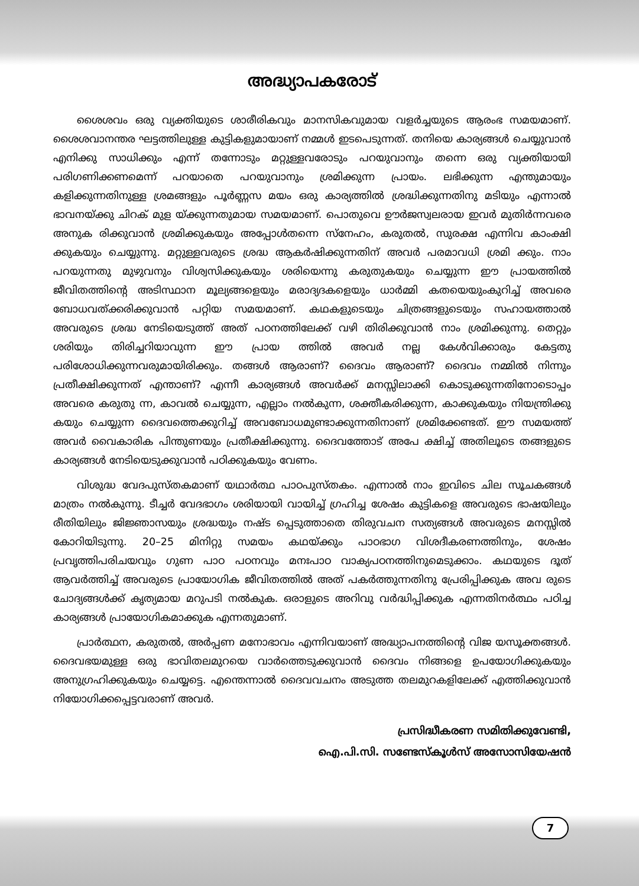അദ്ധ്യാപകരോട്
ശൈശവം ഒരു വ്യക്തിയുടെ ശാരീരികവും മാനസികവുമായ വളർച്ചയുടെ ആരംഭ സമയമാണ്. ശൈശവാനന്തര ഘട്ടത്തിലുള്ള കുട്ടികളുമായാണ് നമ്മൾ ഇടപെടുന്നത്. തനിയെ കാര്യങ്ങൾ ചെയ്യുവാൻ എനിക്കു സാധിക്കും എന്ന് തന്നോടും മറ്റുള്ളവരോടും പറയുവാനും തന്നെ ഒരു വ്യക്തിയായി പരിഗണിക്കണമെന്ന് പറയാതെ പറയുവാനും ശ്രമിക്കുന്ന പ്രായം. ലഭിക്കുന്ന എന്തുമായും കളിക്കുന്നതിനുള്ള ശ്രമങ്ങളും പൂർണ്ണസ മയം ഒരു കാര്യത്തിൽ ശ്രദ്ധിക്കുന്നതിനു മടിയും എന്നാൽ ഭാവനയ്ക്കു ചിറക് മുള യ്ക്കുന്നതുമായ സമയമാണ്. പൊതുവെ ഊർജസ്വലരായ ഇവർ മുതിർന്നവരെ അനുക രിക്കുവാൻ ശ്രമിക്കുകയും അപ്പോൾതന്നെ സ്നേഹം, കരുതൽ, സുരക്ഷ എന്നിവ കാംക്ഷി ക്കുകയും ചെയ്യുന്നു. മറ്റുള്ളവരുടെ ശ്രദ്ധ ആകർഷിക്കുന്നതിന് അവർ പരമാവധി ശ്രമി ക്കും. നാം പറയുന്നതു മുഴുവനും വിശ്വസിക്കുകയും ശരിയെന്നു കരുതുകയും ചെയ്യുന്ന ഈ പ്രായത്തിൽ ജീവിതത്തിന്റെ അടിസ്ഥാന മൂല്യങ്ങളെയും മരാദ്യദകളെയും ധാർമ്മി കതയെയുംകുറിച്ച് അവരെ ബോധവത്ക്കരിക്കുവാൻ പറ്റിയ സമയമാണ്. കഥകളുടെയും ചിത്രങ്ങളുടെയും സഹായത്താൽ അവരുടെ ശ്രദ്ധ നേടിയെടുത്ത് അത് പഠനത്തിലേക്ക് വഴി തിരിക്കുവാൻ നാം ശ്രമിക്കുന്നു. തെറ്റും ശരിയും തിരിച്ചറിയാവുന്ന ഈ പ്രായ ത്തിൽ അവർ നല്ല കേൾവിക്കാരും കേട്ടതു പരിശോധിക്കുന്നവരുമായിരിക്കും. തങ്ങൾ ആരാണ്? ദൈവം ആരാണ്? ദൈവം നമ്മിൽ നിന്നും പ്രതീക്ഷിക്കുന്നത് എന്താണ്? എന്നീ കാര്യങ്ങൾ അവർക്ക് മനസ്സിലാക്കി കൊടുക്കുന്നതിനോടൊപ്പം അവരെ കരുതു ന്ന, കാവൽ ചെയ്യുന്ന, എല്ലാം നൽകുന്ന, ശക്തീകരിക്കുന്ന, കാക്കുകയും നിയന്ത്രിക്കു കയും ചെയ്യുന്ന ദൈവത്തെക്കുറിച്ച് അവബോധമുണ്ടാക്കുന്നതിനാണ് ശ്രമിക്കേണ്ടത്. ഈ സമയത്ത് അവർ വൈകാരിക പിന്തുണയും പ്രതീക്ഷിക്കുന്നു. ദൈവത്തോട് അപേ ക്ഷിച്ച് അതിലൂടെ തങ്ങളുടെ കാര്യങ്ങൾ നേടിയെടുക്കുവാൻ പഠിക്കുകയും വേണം.
വിശുദ്ധ വേദപുസ്തകമാണ് യഥാർത്ഥ പാഠപുസ്തകം. എന്നാൽ നാം ഇവിടെ ചില സൂചകങ്ങൾ മാത്രം നൽകുന്നു. ടീച്ചർ വേദഭാഗം ശരിയായി വായിച്ച് ഗ്രഹിച്ച ശേഷം കുട്ടികളെ അവരുടെ ഭാഷയിലും രീതിയിലും ജിജ്ഞാസയും ശ്രദ്ധയും നഷ്ട പ്പെടുത്താതെ തിരുവചന സത്യങ്ങൾ അവരുടെ മനസ്സിൽ കോറിയിടുന്നു. 20–25 മിനിറ്റു സമയം കഥയ്ക്കും പാഠഭാഗ വിശദീകരണത്തിനും, ശേഷം പ്രവൃത്തിപരിചയവും ഗുണ പാഠ പഠനവും മനഃപാഠ വാക്യപഠനത്തിനുമെടുക്കാം. കഥയുടെ ദൂത് ആവർത്തിച്ച് അവരുടെ പ്രായോഗിക ജീവിതത്തിൽ അത് പകർത്തുന്നതിനു പ്രേരിപ്പിക്കുക അവ രുടെ ചോദ്യങ്ങൾക്ക് കൃത്യമായ മറുപടി നൽകുക. ഒരാളുടെ അറിവു വർദ്ധിപ്പിക്കുക എന്നതിനർത്ഥം പഠിച്ച കാര്യങ്ങൾ പ്രായോഗികമാക്കുക എന്നതുമാണ്.
പ്രാർത്ഥന, കരുതൽ, അർപ്പണ മനോഭാവം എന്നിവയാണ് അദ്ധ്യാപനത്തിന്റെ വിജ യസൂക്തങ്ങൾ. ദൈവഭയമുള്ള ഒരു ഭാവിതലമുറയെ വാർത്തെടുക്കുവാൻ ദൈവം നിങ്ങളെ ഉപയോഗിക്കുകയും അനുഗ്രഹിക്കുകയും ചെയ്യട്ടെ. എന്തെന്നാൽ ദൈവവചനം അടുത്ത തലമുറകളിലേക്ക് എത്തിക്കുവാൻ നിയോഗിക്കപ്പെട്ടവരാണ് അവർ.
പ്രസിദ്ധീകരണ സമിതിക്കുവേണ്ടി,
ഐ.പി.സി. സണ്ടേസ്കൂൾസ് അസോസിയേഷൻ
7